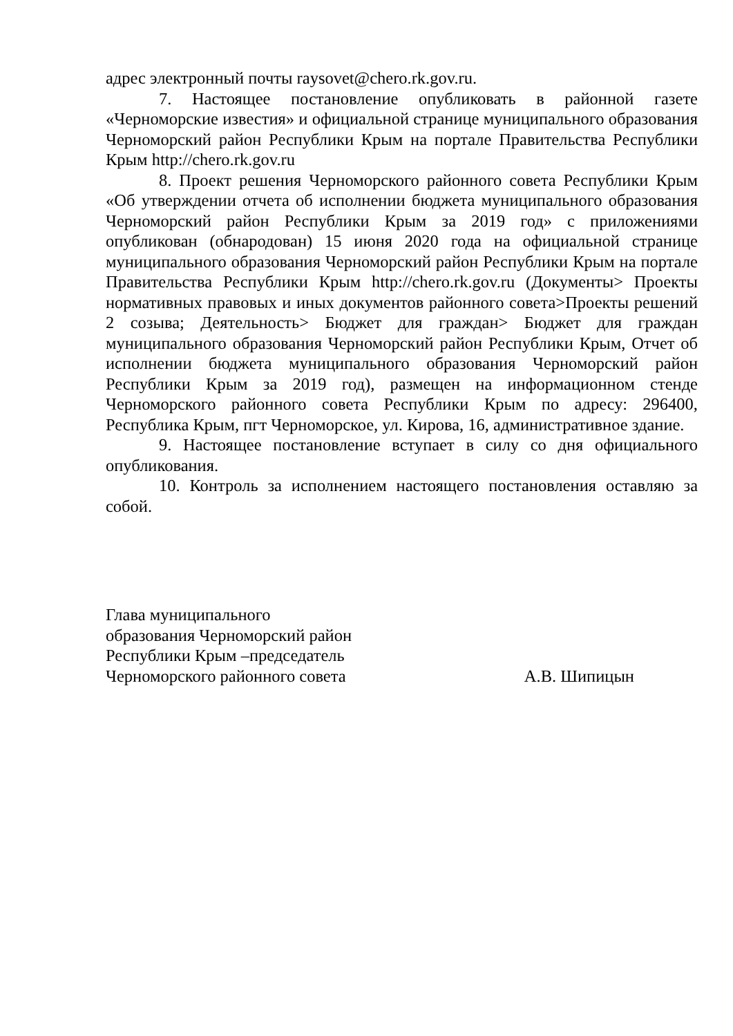адрес электронный почты raysovet@chero.rk.gov.ru.
7. Настоящее постановление опубликовать в районной газете «Черноморские известия» и официальной странице муниципального образования Черноморский район Республики Крым на портале Правительства Республики Крым http://chero.rk.gov.ru
8. Проект решения Черноморского районного совета Республики Крым «Об утверждении отчета об исполнении бюджета муниципального образования Черноморский район Республики Крым за 2019 год» с приложениями опубликован (обнародован) 15 июня 2020 года на официальной странице муниципального образования Черноморский район Республики Крым на портале Правительства Республики Крым http://chero.rk.gov.ru (Документы> Проекты нормативных правовых и иных документов районного совета>Проекты решений 2 созыва; Деятельность> Бюджет для граждан> Бюджет для граждан муниципального образования Черноморский район Республики Крым, Отчет об исполнении бюджета муниципального образования Черноморский район Республики Крым за 2019 год), размещен на информационном стенде Черноморского районного совета Республики Крым по адресу: 296400, Республика Крым, пгт Черноморское, ул. Кирова, 16, административное здание.
9. Настоящее постановление вступает в силу со дня официального опубликования.
10. Контроль за исполнением настоящего постановления оставляю за собой.
Глава муниципального
образования Черноморский район
Республики Крым –председатель
Черноморского районного совета
А.В. Шипицын